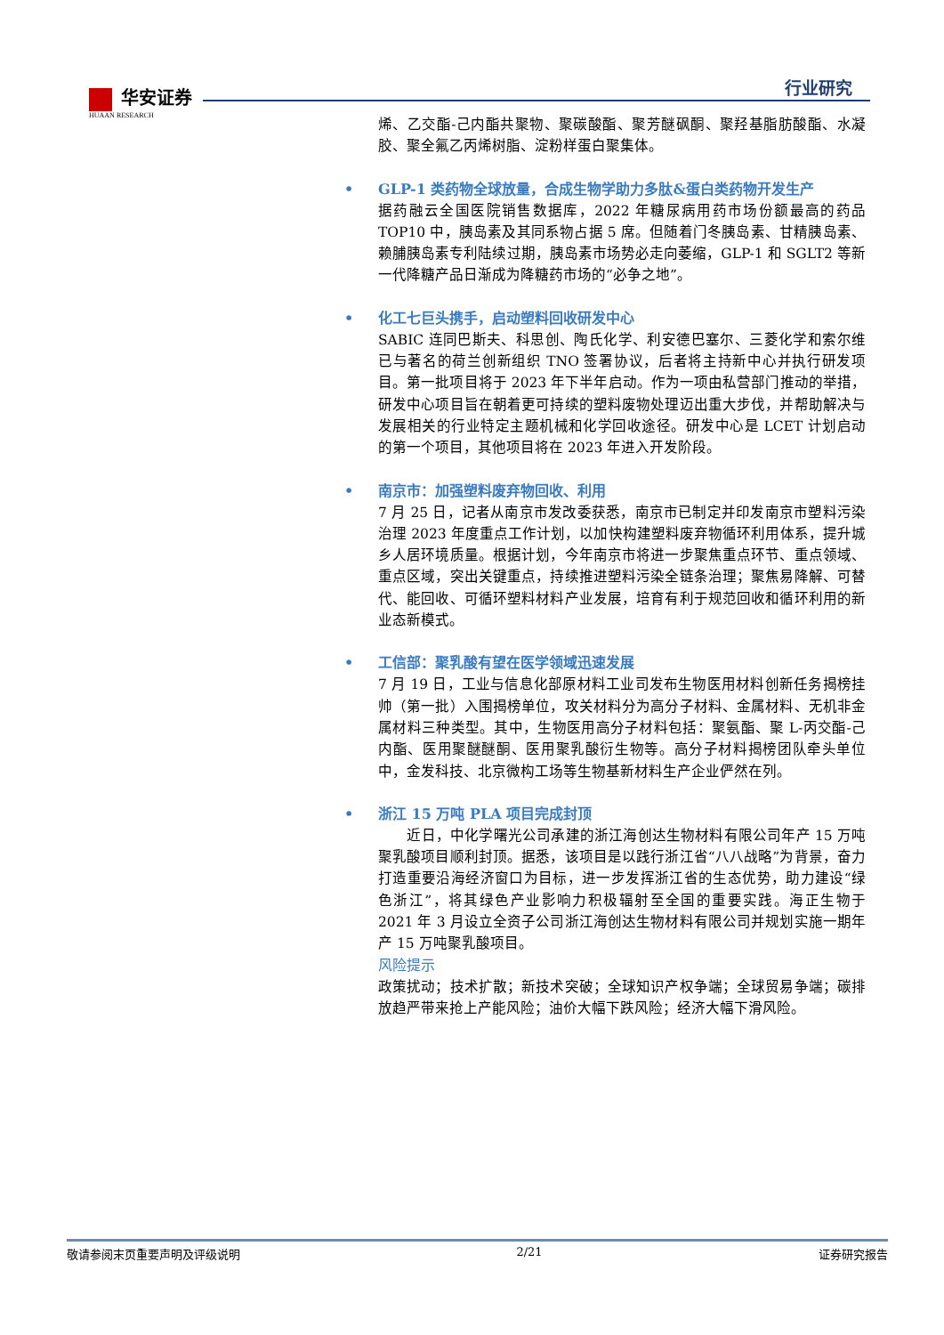华安证券
HUAAN RESEARCH
行业研究
烯、乙交酯-己内酯共聚物、聚碳酸酯、聚芳醚砜酮、聚羟基脂肪酸酯、水凝胶、聚全氟乙丙烯树脂、淀粉样蛋白聚集体。
• GLP-1 类药物全球放量，合成生物学助力多肽&蛋白类药物开发生产
据药融云全国医院销售数据库，2022 年糖尿病用药市场份额最高的药品 TOP10 中，胰岛素及其同系物占据 5 席。但随着门冬胰岛素、甘精胰岛素、赖脯胰岛素专利陆续过期，胰岛素市场势必走向萎缩，GLP-1 和 SGLT2 等新一代降糖产品日渐成为降糖药市场的“必争之地”。
• 化工七巨头携手，启动塑料回收研发中心
SABIC 连同巴斯夫、科思创、陶氏化学、利安德巴塞尔、三菱化学和索尔维已与著名的荷兰创新组织 TNO 签署协议，后者将主持新中心并执行研发项目。第一批项目将于 2023 年下半年启动。作为一项由私营部门推动的举措，研发中心项目旨在朝着更可持续的塑料废物处理迈出重大步伐，并帮助解决与发展相关的行业特定主题机械和化学回收途径。研发中心是 LCET 计划启动的第一个项目，其他项目将在 2023 年进入开发阶段。
• 南京市：加强塑料废弃物回收、利用
7 月 25 日，记者从南京市发改委获悉，南京市已制定并印发南京市塑料污染治理 2023 年度重点工作计划，以加快构建塑料废弃物循环利用体系，提升城乡人居环境质量。根据计划，今年南京市将进一步聚焦重点环节、重点领域、重点区域，突出关键重点，持续推进塑料污染全链条治理；聚焦易降解、可替代、能回收、可循环塑料材料产业发展，培育有利于规范回收和循环利用的新业态新模式。
• 工信部：聚乳酸有望在医学领域迅速发展
7 月 19 日，工业与信息化部原材料工业司发布生物医用材料创新任务揭榜挂帅（第一批）入围揭榜单位，攻关材料分为高分子材料、金属材料、无机非金属材料三种类型。其中，生物医用高分子材料包括：聚氨酯、聚 L-丙交酯-己内酯、医用聚醚醚酮、医用聚乳酸衍生物等。高分子材料揭榜团队牵头单位中，金发科技、北京微构工场等生物基新材料生产企业俨然在列。
• 浙江 15 万吨 PLA 项目完成封顶
　　近日，中化学曙光公司承建的浙江海创达生物材料有限公司年产 15 万吨聚乳酸项目顺利封顶。据悉，该项目是以践行浙江省“八八战略”为背景，奋力打造重要沿海经济窗口为目标，进一步发挥浙江省的生态优势，助力建设“绿色浙江”，将其绿色产业影响力积极辐射至全国的重要实践。海正生物于 2021 年 3 月设立全资子公司浙江海创达生物材料有限公司并规划实施一期年产 15 万吨聚乳酸项目。
风险提示
政策扰动；技术扩散；新技术突破；全球知识产权争端；全球贸易争端；碳排放趋严带来抢上产能风险；油价大幅下跌风险；经济大幅下滑风险。
敬请参阅末页重要声明及评级说明 2/21 证券研究报告